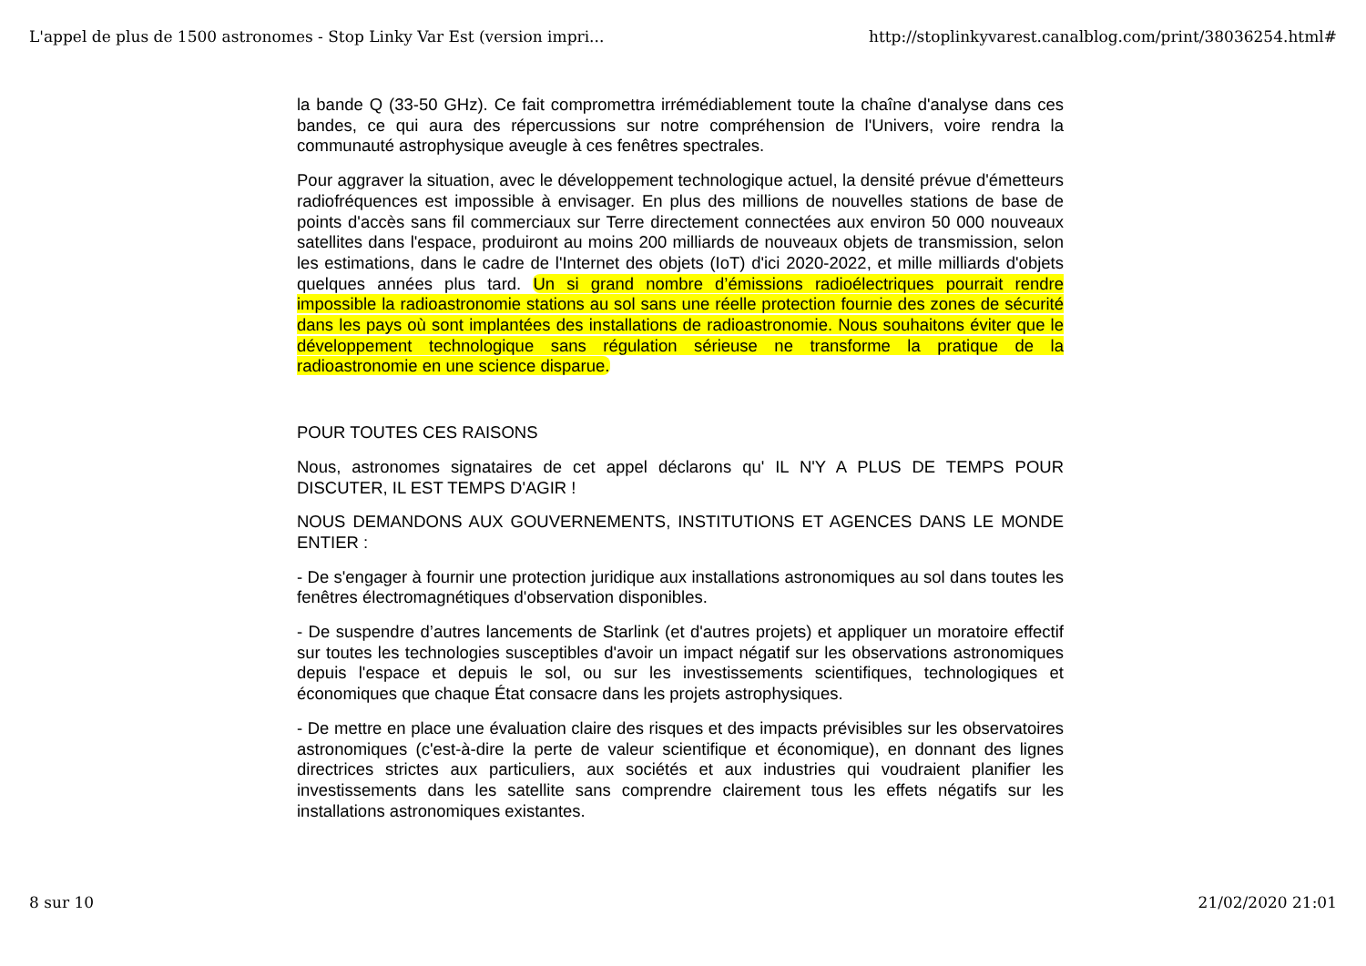L'appel de plus de 1500 astronomes - Stop Linky Var Est (version impri... http://stoplinkyvarest.canalblog.com/print/38036254.html#
la bande Q (33-50 GHz). Ce fait compromettra irrémédiablement toute la chaîne d'analyse dans ces bandes, ce qui aura des répercussions sur notre compréhension de l'Univers, voire rendra la communauté astrophysique aveugle à ces fenêtres spectrales.
Pour aggraver la situation, avec le développement technologique actuel, la densité prévue d'émetteurs radiofréquences est impossible à envisager. En plus des millions de nouvelles stations de base de points d'accès sans fil commerciaux sur Terre directement connectées aux environ 50 000 nouveaux satellites dans l'espace, produiront au moins 200 milliards de nouveaux objets de transmission, selon les estimations, dans le cadre de l'Internet des objets (IoT) d'ici 2020-2022, et mille milliards d'objets quelques années plus tard. Un si grand nombre d’émissions radioélectriques pourrait rendre impossible la radioastronomie stations au sol sans une réelle protection fournie des zones de sécurité dans les pays où sont implantées des installations de radioastronomie. Nous souhaitons éviter que le développement technologique sans régulation sérieuse ne transforme la pratique de la radioastronomie en une science disparue.
POUR TOUTES CES RAISONS
Nous, astronomes signataires de cet appel déclarons qu' IL N'Y A PLUS DE TEMPS POUR DISCUTER, IL EST TEMPS D'AGIR !
NOUS DEMANDONS AUX GOUVERNEMENTS, INSTITUTIONS ET AGENCES DANS LE MONDE ENTIER :
- De s'engager à fournir une protection juridique aux installations astronomiques au sol dans toutes les fenêtres électromagnétiques d'observation disponibles.
- De suspendre d’autres lancements de Starlink (et d'autres projets) et appliquer un moratoire effectif sur toutes les technologies susceptibles d'avoir un impact négatif sur les observations astronomiques depuis l'espace et depuis le sol, ou sur les investissements scientifiques, technologiques et économiques que chaque État consacre dans les projets astrophysiques.
- De mettre en place une évaluation claire des risques et des impacts prévisibles sur les observatoires astronomiques (c'est-à-dire la perte de valeur scientifique et économique), en donnant des lignes directrices strictes aux particuliers, aux sociétés et aux industries qui voudraient planifier les investissements dans les satellite sans comprendre clairement tous les effets négatifs sur les installations astronomiques existantes.
8 sur 10 21/02/2020 21:01